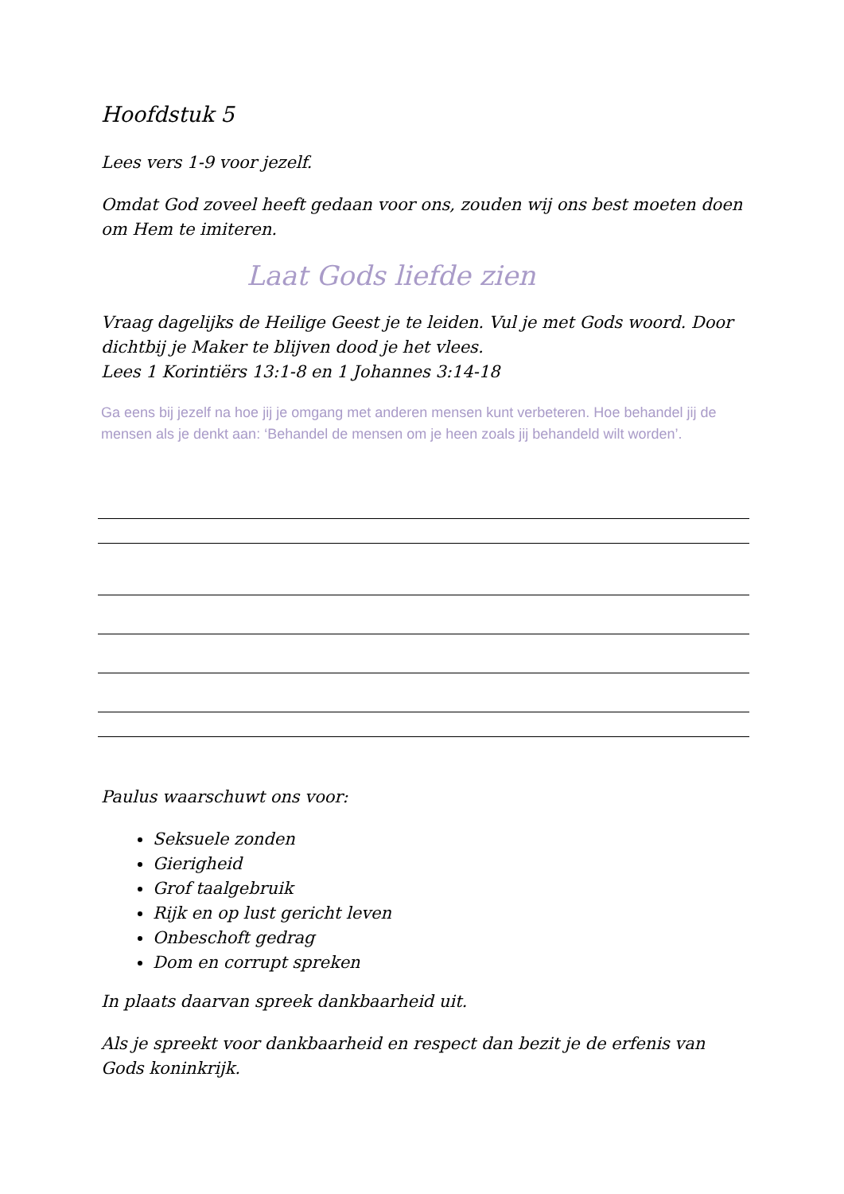Hoofdstuk 5
Lees vers 1-9 voor jezelf.
Omdat God zoveel heeft gedaan voor ons, zouden wij ons best moeten doen om Hem te imiteren.
Laat Gods liefde zien
Vraag dagelijks de Heilige Geest je te leiden. Vul je met Gods woord. Door dichtbij je Maker te blijven dood je het vlees.
Lees 1 Korintiërs 13:1-8 en 1 Johannes 3:14-18
Ga eens bij jezelf na hoe jij je omgang met anderen mensen kunt verbeteren. Hoe behandel jij de mensen als je denkt aan: ‘Behandel de mensen om je heen zoals jij behandeld wilt worden’.
Paulus waarschuwt ons voor:
Seksuele zonden
Gierigheid
Grof taalgebruik
Rijk en op lust gericht leven
Onbeschoft gedrag
Dom en corrupt spreken
In plaats daarvan spreek dankbaarheid uit.
Als je spreekt voor dankbaarheid en respect dan bezit je de erfenis van Gods koninkrijk.